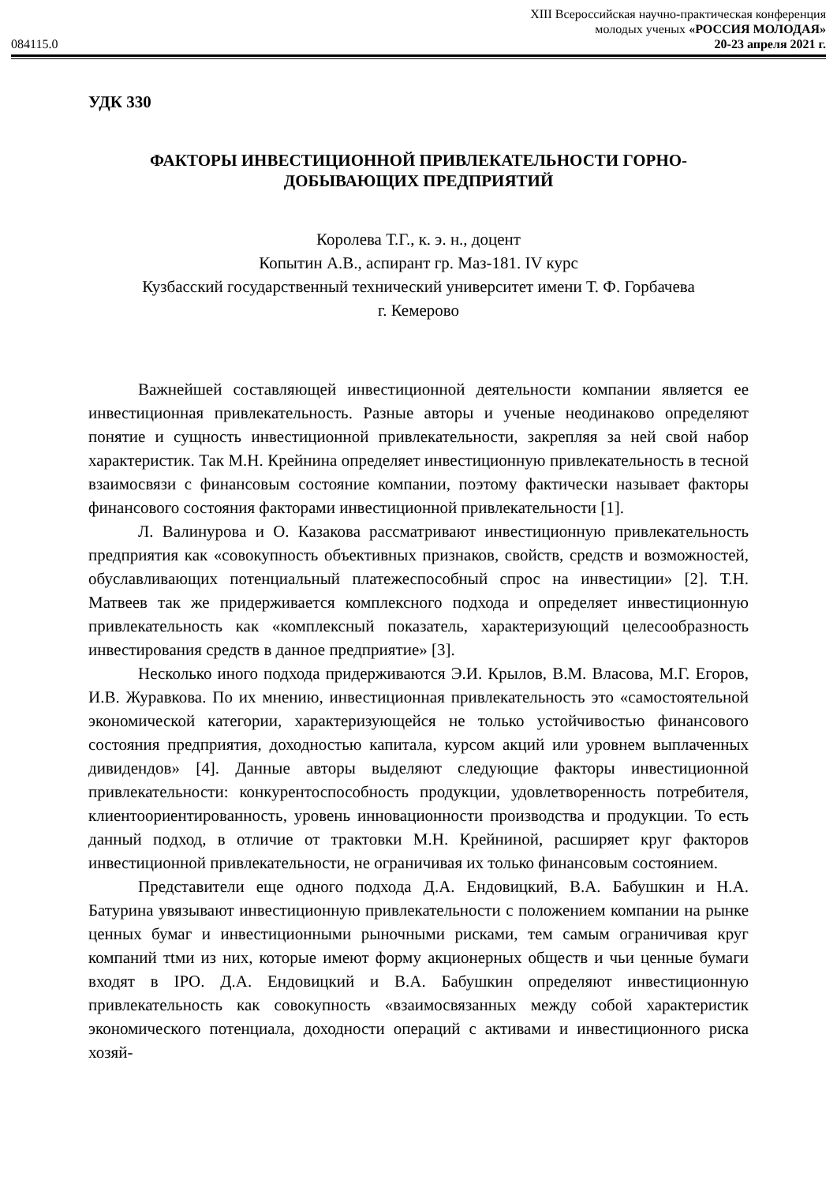084115.0
XIII Всероссийская научно-практическая конференция
молодых ученых «РОССИЯ МОЛОДАЯ»
20-23 апреля 2021 г.
УДК 330
ФАКТОРЫ ИНВЕСТИЦИОННОЙ ПРИВЛЕКАТЕЛЬНОСТИ ГОРНО-ДОБЫВАЮЩИХ ПРЕДПРИЯТИЙ
Королева Т.Г., к. э. н., доцент
Копытин А.В., аспирант гр. Маз-181. IV курс
Кузбасский государственный технический университет имени Т. Ф. Горбачева
г. Кемерово
Важнейшей составляющей инвестиционной деятельности компании является ее инвестиционная привлекательность. Разные авторы и ученые неодинаково определяют понятие и сущность инвестиционной привлекательности, закрепляя за ней свой набор характеристик. Так М.Н. Крейнина определяет инвестиционную привлекательность в тесной взаимосвязи с финансовым состояние компании, поэтому фактически называет факторы финансового состояния факторами инвестиционной привлекательности [1].
Л. Валинурова и О. Казакова рассматривают инвестиционную привлекательность предприятия как «совокупность объективных признаков, свойств, средств и возможностей, обуславливающих потенциальный платежеспособный спрос на инвестиции» [2]. Т.Н. Матвеев так же придерживается комплексного подхода и определяет инвестиционную привлекательность как «комплексный показатель, характеризующий целесообразность инвестирования средств в данное предприятие» [3].
Несколько иного подхода придерживаются Э.И. Крылов, В.М. Власова, М.Г. Егоров, И.В. Журавкова. По их мнению, инвестиционная привлекательность это «самостоятельной экономической категории, характеризующейся не только устойчивостью финансового состояния предприятия, доходностью капитала, курсом акций или уровнем выплаченных дивидендов» [4]. Данные авторы выделяют следующие факторы инвестиционной привлекательности: конкурентоспособность продукции, удовлетворенность потребителя, клиентоориентированность, уровень инновационности производства и продукции. То есть данный подход, в отличие от трактовки М.Н. Крейниной, расширяет круг факторов инвестиционной привлекательности, не ограничивая их только финансовым состоянием.
Представители еще одного подхода Д.А. Ендовицкий, В.А. Бабушкин и Н.А. Батурина увязывают инвестиционную привлекательности с положением компании на рынке ценных бумаг и инвестиционными рыночными рисками, тем самым ограничивая круг компаний тtми из них, которые имеют форму акционерных обществ и чьи ценные бумаги входят в IPO. Д.А. Ендовицкий и В.А. Бабушкин определяют инвестиционную привлекательность как совокупность «взаимосвязанных между собой характеристик экономического потенциала, доходности операций с активами и инвестиционного риска хозяй-